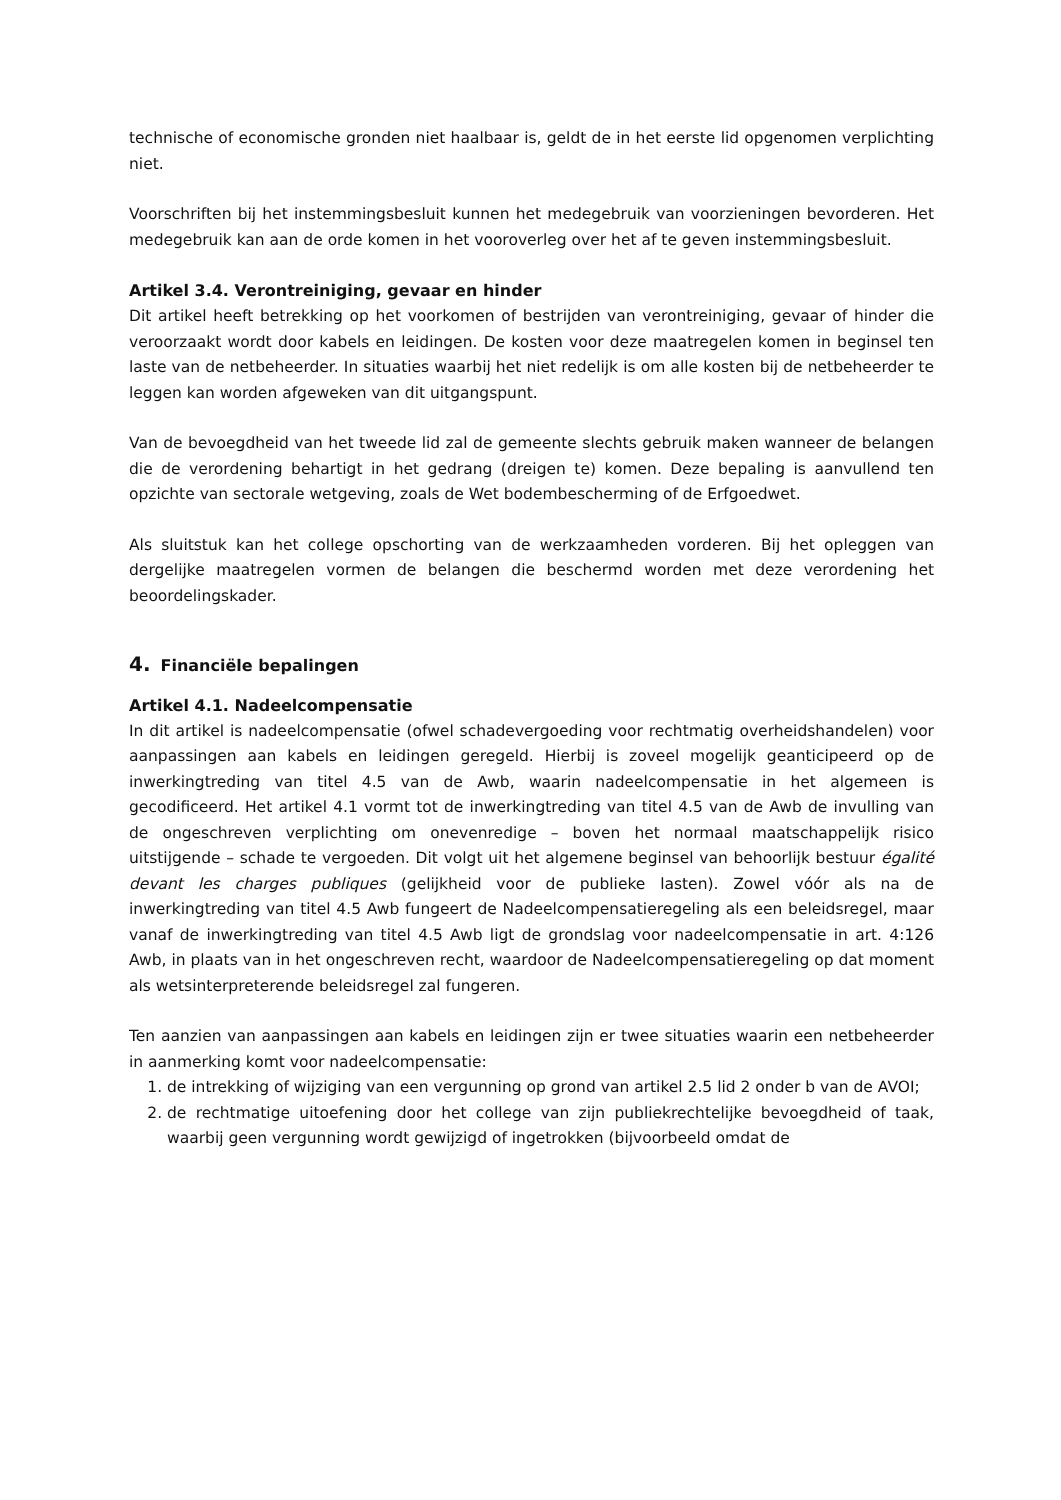technische of economische gronden niet haalbaar is, geldt de in het eerste lid opgenomen verplichting niet.
Voorschriften bij het instemmingsbesluit kunnen het medegebruik van voorzieningen bevorderen. Het medegebruik kan aan de orde komen in het vooroverleg over het af te geven instemmingsbesluit.
Artikel 3.4. Verontreiniging, gevaar en hinder
Dit artikel heeft betrekking op het voorkomen of bestrijden van verontreiniging, gevaar of hinder die veroorzaakt wordt door kabels en leidingen. De kosten voor deze maatregelen komen in beginsel ten laste van de netbeheerder. In situaties waarbij het niet redelijk is om alle kosten bij de netbeheerder te leggen kan worden afgeweken van dit uitgangspunt.
Van de bevoegdheid van het tweede lid zal de gemeente slechts gebruik maken wanneer de belangen die de verordening behartigt in het gedrang (dreigen te) komen. Deze bepaling is aanvullend ten opzichte van sectorale wetgeving, zoals de Wet bodembescherming of de Erfgoedwet.
Als sluitstuk kan het college opschorting van de werkzaamheden vorderen. Bij het opleggen van dergelijke maatregelen vormen de belangen die beschermd worden met deze verordening het beoordelingskader.
4. Financiële bepalingen
Artikel 4.1. Nadeelcompensatie
In dit artikel is nadeelcompensatie (ofwel schadevergoeding voor rechtmatig overheidshandelen) voor aanpassingen aan kabels en leidingen geregeld. Hierbij is zoveel mogelijk geanticipeerd op de inwerkingtreding van titel 4.5 van de Awb, waarin nadeelcompensatie in het algemeen is gecodificeerd. Het artikel 4.1 vormt tot de inwerkingtreding van titel 4.5 van de Awb de invulling van de ongeschreven verplichting om onevenredige – boven het normaal maatschappelijk risico uitstijgende – schade te vergoeden. Dit volgt uit het algemene beginsel van behoorlijk bestuur égalité devant les charges publiques (gelijkheid voor de publieke lasten). Zowel vóór als na de inwerkingtreding van titel 4.5 Awb fungeert de Nadeelcompensatieregeling als een beleidsregel, maar vanaf de inwerkingtreding van titel 4.5 Awb ligt de grondslag voor nadeelcompensatie in art. 4:126 Awb, in plaats van in het ongeschreven recht, waardoor de Nadeelcompensatieregeling op dat moment als wetsinterpreterende beleidsregel zal fungeren.
Ten aanzien van aanpassingen aan kabels en leidingen zijn er twee situaties waarin een netbeheerder in aanmerking komt voor nadeelcompensatie:
1. de intrekking of wijziging van een vergunning op grond van artikel 2.5 lid 2 onder b van de AVOI;
2. de rechtmatige uitoefening door het college van zijn publiekrechtelijke bevoegdheid of taak, waarbij geen vergunning wordt gewijzigd of ingetrokken (bijvoorbeeld omdat de